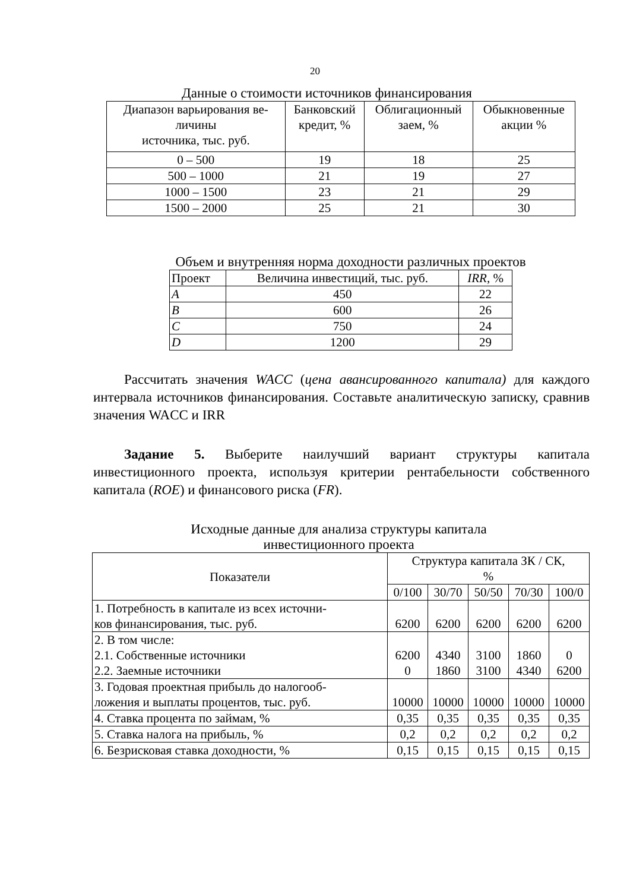20
Данные о стоимости источников финансирования
| Диапазон варьирования ве- личины источника, тыс. руб. | Банковский кредит, % | Облигационный заем, % | Обыкновенные акции % |
| --- | --- | --- | --- |
| 0 – 500 | 19 | 18 | 25 |
| 500 – 1000 | 21 | 19 | 27 |
| 1000 – 1500 | 23 | 21 | 29 |
| 1500 – 2000 | 25 | 21 | 30 |
Объем и внутренняя норма доходности различных проектов
| Проект | Величина инвестиций, тыс. руб. | IRR , % |
| --- | --- | --- |
| A | 450 | 22 |
| B | 600 | 26 |
| C | 750 | 24 |
| D | 1200 | 29 |
Рассчитать значения WACC (цена авансированного капитала) для каждого интервала источников финансирования. Составьте аналитическую записку, сравнив значения WACC и IRR
Задание 5. Выберите наилучший вариант структуры капитала инвестиционного проекта, используя критерии рентабельности собственного капитала (ROE) и финансового риска (FR).
Исходные данные для анализа структуры капитала
инвестиционного проекта
| Показатели | Структура капитала ЗК / СК, % | | | | |
| --- | --- | --- | --- | --- | --- |
| | 0/100 | 30/70 | 50/50 | 70/30 | 100/0 |
| 1. Потребность в капитале из всех источни- ков финансирования, тыс. руб. | 6200 | 6200 | 6200 | 6200 | 6200 |
| 2. В том числе: 2.1. Собственные источники 2.2. Заемные источники | 6200 0 | 4340 1860 | 3100 3100 | 1860 4340 | 0 6200 |
| 3. Годовая проектная прибыль до налогооб- ложения и выплаты процентов, тыс. руб. | 10000 | 10000 | 10000 | 10000 | 10000 |
| 4. Ставка процента по займам, % | 0,35 | 0,35 | 0,35 | 0,35 | 0,35 |
| 5. Ставка налога на прибыль, % | 0,2 | 0,2 | 0,2 | 0,2 | 0,2 |
| 6. Безрисковая ставка доходности, % | 0,15 | 0,15 | 0,15 | 0,15 | 0,15 |